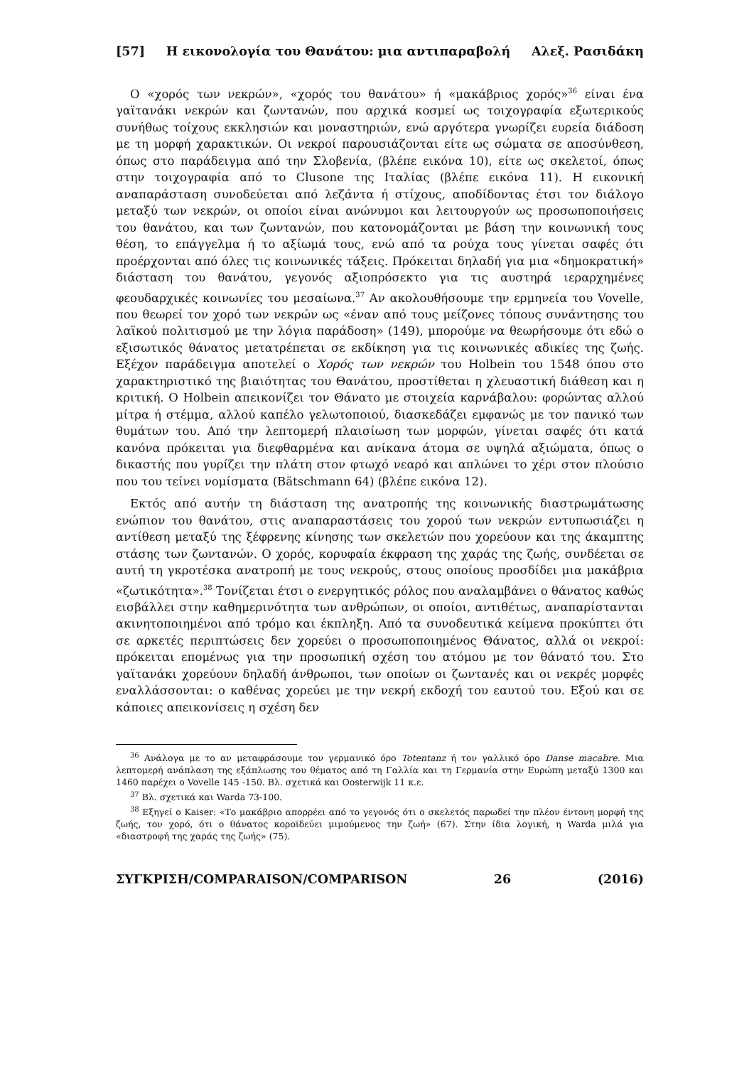[57] Η εικονολογία του Θανάτου: μια αντιπαραβολή Αλεξ. Ρασιδάκη
Ο «χορός των νεκρών», «χορός του θανάτου» ή «μακάβριος χορός»<sup>36</sup> είναι ένα γαϊτανάκι νεκρών και ζωντανών, που αρχικά κοσμεί ως τοιχογραφία εξωτερικούς συνήθως τοίχους εκκλησιών και μοναστηριών, ενώ αργότερα γνωρίζει ευρεία διάδοση με τη μορφή χαρακτικών. Οι νεκροί παρουσιάζονται είτε ως σώματα σε αποσύνθεση, όπως στο παράδειγμα από την Σλοβενία, (βλέπε εικόνα 10), είτε ως σκελετοί, όπως στην τοιχογραφία από το Clusone της Ιταλίας (βλέπε εικόνα 11). Η εικονική αναπαράσταση συνοδεύεται από λεζάντα ή στίχους, αποδίδοντας έτσι τον διάλογο μεταξύ των νεκρών, οι οποίοι είναι ανώνυμοι και λειτουργούν ως προσωποποιήσεις του θανάτου, και των ζωντανών, που κατονομάζονται με βάση την κοινωνική τους θέση, το επάγγελμα ή το αξίωμά τους, ενώ από τα ρούχα τους γίνεται σαφές ότι προέρχονται από όλες τις κοινωνικές τάξεις. Πρόκειται δηλαδή για μια «δημοκρατική» διάσταση του θανάτου, γεγονός αξιοπρόσεκτο για τις αυστηρά ιεραρχημένες φεουδαρχικές κοινωνίες του μεσαίωνα.<sup>37</sup> Αν ακολουθήσουμε την ερμηνεία του Vovelle, που θεωρεί τον χορό των νεκρών ως «έναν από τους μείζονες τόπους συνάντησης του λαϊκού πολιτισμού με την λόγια παράδοση» (149), μπορούμε να θεωρήσουμε ότι εδώ ο εξισωτικός θάνατος μετατρέπεται σε εκδίκηση για τις κοινωνικές αδικίες της ζωής. Εξέχον παράδειγμα αποτελεί ο Χορός των νεκρών του Holbein του 1548 όπου στο χαρακτηριστικό της βιαιότητας του Θανάτου, προστίθεται η χλευαστική διάθεση και η κριτική. Ο Holbein απεικονίζει τον Θάνατο με στοιχεία καρνάβαλου: φορώντας αλλού μίτρα ή στέμμα, αλλού καπέλο γελωτοποιού, διασκεδάζει εμφανώς με τον πανικό των θυμάτων του. Από την λεπτομερή πλαισίωση των μορφών, γίνεται σαφές ότι κατά κανόνα πρόκειται για διεφθαρμένα και ανίκανα άτομα σε υψηλά αξιώματα, όπως ο δικαστής που γυρίζει την πλάτη στον φτωχό νεαρό και απλώνει το χέρι στον πλούσιο που του τείνει νομίσματα (Bätschmann 64) (βλέπε εικόνα 12).
Εκτός από αυτήν τη διάσταση της ανατροπής της κοινωνικής διαστρωμάτωσης ενώπιον του θανάτου, στις αναπαραστάσεις του χορού των νεκρών εντυπωσιάζει η αντίθεση μεταξύ της ξέφρενης κίνησης των σκελετών που χορεύουν και της άκαμπτης στάσης των ζωντανών. Ο χορός, κορυφαία έκφραση της χαράς της ζωής, συνδέεται σε αυτή τη γκροτέσκα ανατροπή με τους νεκρούς, στους οποίους προσδίδει μια μακάβρια «ζωτικότητα».<sup>38</sup> Τονίζεται έτσι ο ενεργητικός ρόλος που αναλαμβάνει ο θάνατος καθώς εισβάλλει στην καθημερινότητα των ανθρώπων, οι οποίοι, αντιθέτως, αναπαρίστανται ακινητοποιημένοι από τρόμο και έκπληξη. Από τα συνοδευτικά κείμενα προκύπτει ότι σε αρκετές περιπτώσεις δεν χορεύει ο προσωποποιημένος Θάνατος, αλλά οι νεκροί: πρόκειται επομένως για την προσωπική σχέση του ατόμου με τον θάνατό του. Στο γαϊτανάκι χορεύουν δηλαδή άνθρωποι, των οποίων οι ζωντανές και οι νεκρές μορφές εναλλάσσονται: ο καθένας χορεύει με την νεκρή εκδοχή του εαυτού του. Εξού και σε κάποιες απεικονίσεις η σχέση δεν
<sup>36</sup> Ανάλογα με το αν μεταφράσουμε τον γερμανικό όρο Totentanz ή τον γαλλικό όρο Danse macabre. Μια λεπτομερή ανάπλαση της εξάπλωσης του θέματος από τη Γαλλία και τη Γερμανία στην Ευρώπη μεταξύ 1300 και 1460 παρέχει ο Vovelle 145 -150. Βλ. σχετικά και Oosterwijk 11 κ.ε.
<sup>37</sup> Βλ. σχετικά και Warda 73-100.
<sup>38</sup> Εξηγεί ο Kaiser: «Το μακάβριο απορρέει από το γεγονός ότι ο σκελετός παρωδεί την πλέον έντονη μορφή της ζωής, τον χορό, ότι ο θάνατος κοροϊδεύει μιμούμενος την ζωή» (67). Στην ίδια λογική, η Warda μιλά για «διαστροφή της χαράς της ζωής» (75).
ΣΥΓΚΡΙΣΗ/COMPARAISON/COMPARISON 26 (2016)